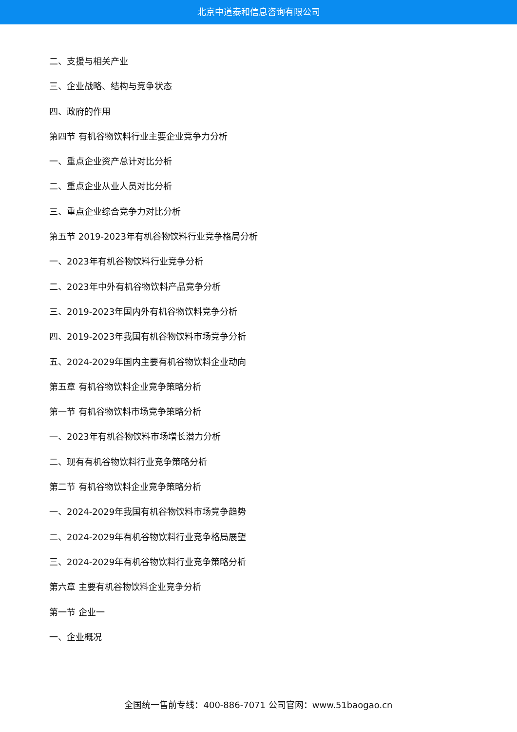北京中道泰和信息咨询有限公司
二、支援与相关产业
三、企业战略、结构与竞争状态
四、政府的作用
第四节 有机谷物饮料行业主要企业竞争力分析
一、重点企业资产总计对比分析
二、重点企业从业人员对比分析
三、重点企业综合竞争力对比分析
第五节 2019-2023年有机谷物饮料行业竞争格局分析
一、2023年有机谷物饮料行业竞争分析
二、2023年中外有机谷物饮料产品竞争分析
三、2019-2023年国内外有机谷物饮料竞争分析
四、2019-2023年我国有机谷物饮料市场竞争分析
五、2024-2029年国内主要有机谷物饮料企业动向
第五章 有机谷物饮料企业竞争策略分析
第一节 有机谷物饮料市场竞争策略分析
一、2023年有机谷物饮料市场增长潜力分析
二、现有有机谷物饮料行业竞争策略分析
第二节 有机谷物饮料企业竞争策略分析
一、2024-2029年我国有机谷物饮料市场竞争趋势
二、2024-2029年有机谷物饮料行业竞争格局展望
三、2024-2029年有机谷物饮料行业竞争策略分析
第六章 主要有机谷物饮料企业竞争分析
第一节 企业一
一、企业概况
全国统一售前专线：400-886-7071 公司官网：www.51baogao.cn